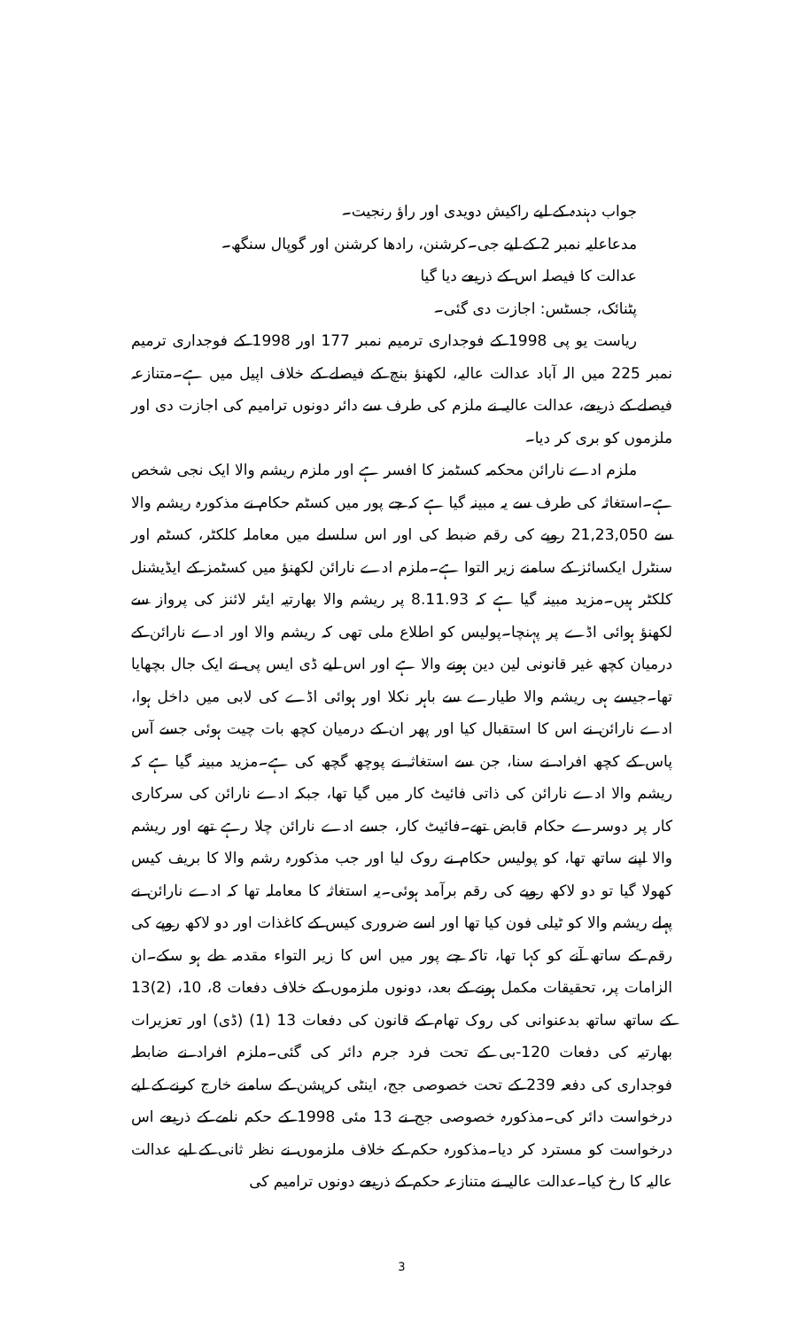جواب دہندہ کے لیے راکیش دویدی اور راؤ رنجیت۔
مدعاعلیہ نمبر 2 کے لیے جی۔کرشنن، رادھا کرشنن اور گوپال سنگھ۔
عدالت کا فیصلہ اس کے ذریعے دیا گیا
پٹنائک، جسٹس: اجازت دی گئی۔
ریاست یو پی 1998 کے فوجداری ترمیم نمبر 177 اور 1998 کے فوجداری ترمیم نمبر 225 میں الہ آباد عدالت عالیہ، لکھنؤ بنچ کے فیصلے کے خلاف اپیل میں ہے۔متنازعہ فیصلے کے ذریعے، عدالت عالیہ نے ملزم کی طرف سے دائر دونوں ترامیم کی اجازت دی اور ملزموں کو بری کر دیا۔
ملزم ادے نارائن محکمہ کسٹمز کا افسر ہے اور ملزم ریشم والا ایک نجی شخص ہے۔استغاثہ کی طرف سے یہ مبینہ گیا ہے کہ جے پور میں کسٹم حکام نے مذکورہ ریشم والا سے 21,23,050 روپے کی رقم ضبط کی اور اس سلسلے میں معاملہ کلکٹر، کسٹم اور سنٹرل ایکسائز کے سامنے زیر التوا ہے۔ملزم ادے نارائن لکھنؤ میں کسٹمز کے ایڈیشنل کلکٹر ہیں۔مزید مبینہ گیا ہے کہ 8.11.93 پر ریشم والا بھارتیہ ایئر لائنز کی پرواز سے لکھنؤ ہوائی اڈے پر پہنچا۔پولیس کو اطلاع ملی تھی کہ ریشم والا اور ادے نارائن کے درمیان کچھ غیر قانونی لین دین ہونے والا ہے اور اس لیے ڈی ایس پی نے ایک جال بچھایا تھا۔جیسے ہی ریشم والا طیارے سے باہر نکلا اور ہوائی اڈے کی لابی میں داخل ہوا، ادے نارائن نے اس کا استقبال کیا اور پھر ان کے درمیان کچھ بات چیت ہوئی جسے آس پاس کے کچھ افراد نے سنا، جن سے استغاثہ نے پوچھ گچھ کی ہے۔مزید مبینہ گیا ہے کہ ریشم والا ادے نارائن کی ذاتی فائیٹ کار میں گیا تھا، جبکہ ادے نارائن کی سرکاری کار پر دوسرے حکام قابض تھے۔فائیٹ کار، جسے ادے نارائن چلا رہے تھے اور ریشم والا اپنے ساتھ تھا، کو پولیس حکام نے روک لیا اور جب مذکورہ رشم والا کا بریف کیس کھولا گیا تو دو لاکھ روپے کی رقم برآمد ہوئی۔یہ استغاثہ کا معاملہ تھا کہ ادے نارائن نے پہلے ریشم والا کو ٹیلی فون کیا تھا اور اسے ضروری کیس کے کاغذات اور دو لاکھ روپے کی رقم کے ساتھ آنے کو کہا تھا، تاکہ جے پور میں اس کا زیر التواء مقدمہ طے ہو سکے۔ان الزامات پر، تحقیقات مکمل ہونے کے بعد، دونوں ملزموں کے خلاف دفعات 8، 10، (2)13 کے ساتھ ساتھ بدعنوانی کی روک تھام کے قانون کی دفعات 13 (1) (ڈی) اور تعزیرات بھارتیہ کی دفعات 120-بی کے تحت فرد جرم دائر کی گئی۔ملزم افراد نے ضابطہ فوجداری کی دفعہ 239 کے تحت خصوصی جج، اینٹی کرپشن کے سامنے خارج کرنے کے لیے درخواست دائر کی۔مذکورہ خصوصی جج نے 13 مئی 1998 کے حکم نامے کے ذریعے اس درخواست کو مسترد کر دیا۔مذکورہ حکم کے خلاف ملزموں نے نظر ثانی کے لیے عدالت عالیہ کا رخ کیا۔عدالت عالیہ نے متنازعہ حکم کے ذریعے دونوں ترامیم کی
3